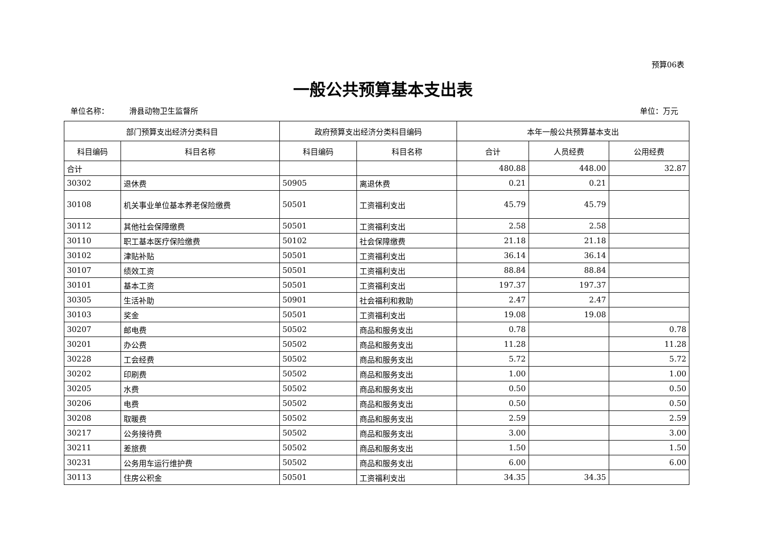预算06表
一般公共预算基本支出表
单位名称： 滑县动物卫生监督所 单位：万元
| 部门预算支出经济分类科目 | | 政府预算支出经济分类科目编码 | | 本年一般公共预算基本支出 | | |
| --- | --- | --- | --- | --- | --- | --- |
| 科目编码 | 科目名称 | 科目编码 | 科目名称 | 合计 | 人员经费 | 公用经费 |
| 合计 | | | | 480.88 | 448.00 | 32.87 |
| 30302 | 退休费 | 50905 | 离退休费 | 0.21 | 0.21 | |
| 30108 | 机关事业单位基本养老保险缴费 | 50501 | 工资福利支出 | 45.79 | 45.79 | |
| 30112 | 其他社会保障缴费 | 50501 | 工资福利支出 | 2.58 | 2.58 | |
| 30110 | 职工基本医疗保险缴费 | 50102 | 社会保障缴费 | 21.18 | 21.18 | |
| 30102 | 津贴补贴 | 50501 | 工资福利支出 | 36.14 | 36.14 | |
| 30107 | 绩效工资 | 50501 | 工资福利支出 | 88.84 | 88.84 | |
| 30101 | 基本工资 | 50501 | 工资福利支出 | 197.37 | 197.37 | |
| 30305 | 生活补助 | 50901 | 社会福利和救助 | 2.47 | 2.47 | |
| 30103 | 奖金 | 50501 | 工资福利支出 | 19.08 | 19.08 | |
| 30207 | 邮电费 | 50502 | 商品和服务支出 | 0.78 | | 0.78 |
| 30201 | 办公费 | 50502 | 商品和服务支出 | 11.28 | | 11.28 |
| 30228 | 工会经费 | 50502 | 商品和服务支出 | 5.72 | | 5.72 |
| 30202 | 印刷费 | 50502 | 商品和服务支出 | 1.00 | | 1.00 |
| 30205 | 水费 | 50502 | 商品和服务支出 | 0.50 | | 0.50 |
| 30206 | 电费 | 50502 | 商品和服务支出 | 0.50 | | 0.50 |
| 30208 | 取暖费 | 50502 | 商品和服务支出 | 2.59 | | 2.59 |
| 30217 | 公务接待费 | 50502 | 商品和服务支出 | 3.00 | | 3.00 |
| 30211 | 差旅费 | 50502 | 商品和服务支出 | 1.50 | | 1.50 |
| 30231 | 公务用车运行维护费 | 50502 | 商品和服务支出 | 6.00 | | 6.00 |
| 30113 | 住房公积金 | 50501 | 工资福利支出 | 34.35 | 34.35 | |